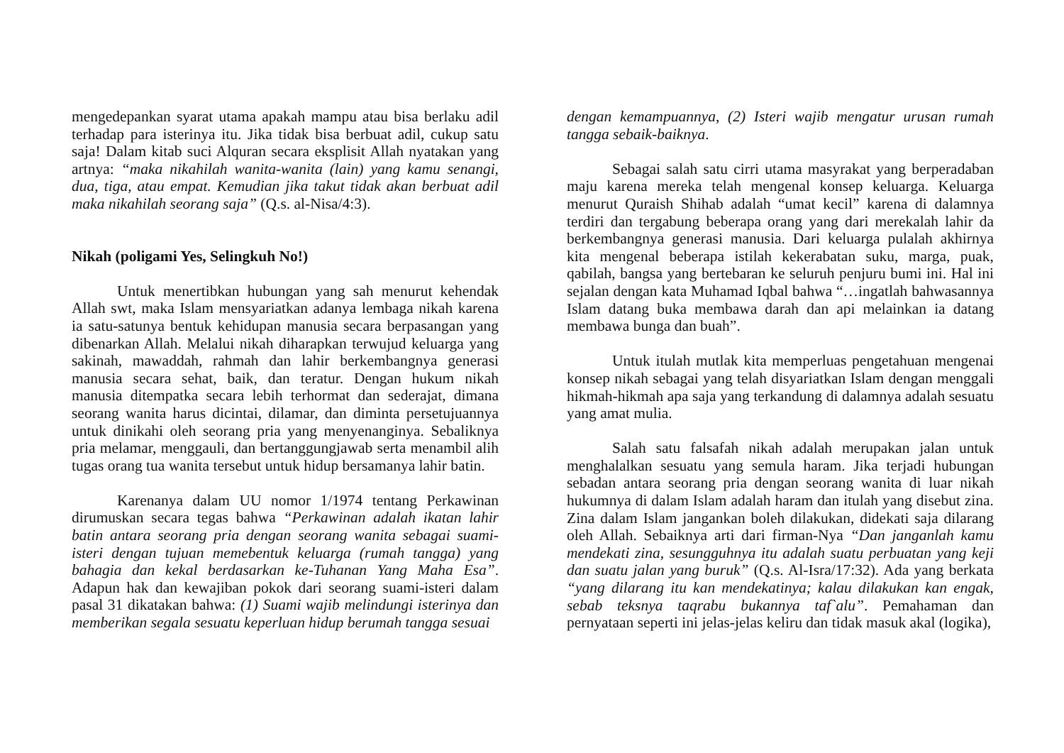mengedepankan syarat utama apakah mampu atau bisa berlaku adil terhadap para isterinya itu. Jika tidak bisa berbuat adil, cukup satu saja! Dalam kitab suci Alquran secara eksplisit Allah nyatakan yang artnya: “maka nikahilah wanita-wanita (lain) yang kamu senangi, dua, tiga, atau empat. Kemudian jika takut tidak akan berbuat adil maka nikahilah seorang saja” (Q.s. al-Nisa/4:3).
Nikah (poligami Yes, Selingkuh No!)
Untuk menertibkan hubungan yang sah menurut kehendak Allah swt, maka Islam mensyariatkan adanya lembaga nikah karena ia satu-satunya bentuk kehidupan manusia secara berpasangan yang dibenarkan Allah. Melalui nikah diharapkan terwujud keluarga yang sakinah, mawaddah, rahmah dan lahir berkembangnya generasi manusia secara sehat, baik, dan teratur. Dengan hukum nikah manusia ditempatka secara lebih terhormat dan sederajat, dimana seorang wanita harus dicintai, dilamar, dan diminta persetujuannya untuk dinikahi oleh seorang pria yang menyenanginya. Sebaliknya pria melamar, menggauli, dan bertanggungjawab serta menambil alih tugas orang tua wanita tersebut untuk hidup bersamanya lahir batin.
Karenanya dalam UU nomor 1/1974 tentang Perkawinan dirumuskan secara tegas bahwa “Perkawinan adalah ikatan lahir batin antara seorang pria dengan seorang wanita sebagai suami-isteri dengan tujuan memebentuk keluarga (rumah tangga) yang bahagia dan kekal berdasarkan ke-Tuhanan Yang Maha Esa”. Adapun hak dan kewajiban pokok dari seorang suami-isteri dalam pasal 31 dikatakan bahwa: (1) Suami wajib melindungi isterinya dan memberikan segala sesuatu keperluan hidup berumah tangga sesuai
dengan kemampuannya, (2) Isteri wajib mengatur urusan rumah tangga sebaik-baiknya.
Sebagai salah satu cirri utama masyrakat yang berperadaban maju karena mereka telah mengenal konsep keluarga. Keluarga menurut Quraish Shihab adalah “umat kecil” karena di dalamnya terdiri dan tergabung beberapa orang yang dari merekalah lahir da berkembangnya generasi manusia. Dari keluarga pulalah akhirnya kita mengenal beberapa istilah kekerabatan suku, marga, puak, qabilah, bangsa yang bertebaran ke seluruh penjuru bumi ini. Hal ini sejalan dengan kata Muhamad Iqbal bahwa “…ingatlah bahwasannya Islam datang buka membawa darah dan api melainkan ia datang membawa bunga dan buah”.
Untuk itulah mutlak kita memperluas pengetahuan mengenai konsep nikah sebagai yang telah disyariatkan Islam dengan menggali hikmah-hikmah apa saja yang terkandung di dalamnya adalah sesuatu yang amat mulia.
Salah satu falsafah nikah adalah merupakan jalan untuk menghalalkan sesuatu yang semula haram. Jika terjadi hubungan sebadan antara seorang pria dengan seorang wanita di luar nikah hukumnya di dalam Islam adalah haram dan itulah yang disebut zina. Zina dalam Islam jangankan boleh dilakukan, didekati saja dilarang oleh Allah. Sebaiknya arti dari firman-Nya “Dan janganlah kamu mendekati zina, sesungguhnya itu adalah suatu perbuatan yang keji dan suatu jalan yang buruk” (Q.s. Al-Isra/17:32). Ada yang berkata “yang dilarang itu kan mendekatinya; kalau dilakukan kan engak, sebab teksnya taqrabu bukannya taf`alu”. Pemahaman dan pernyataan seperti ini jelas-jelas keliru dan tidak masuk akal (logika),